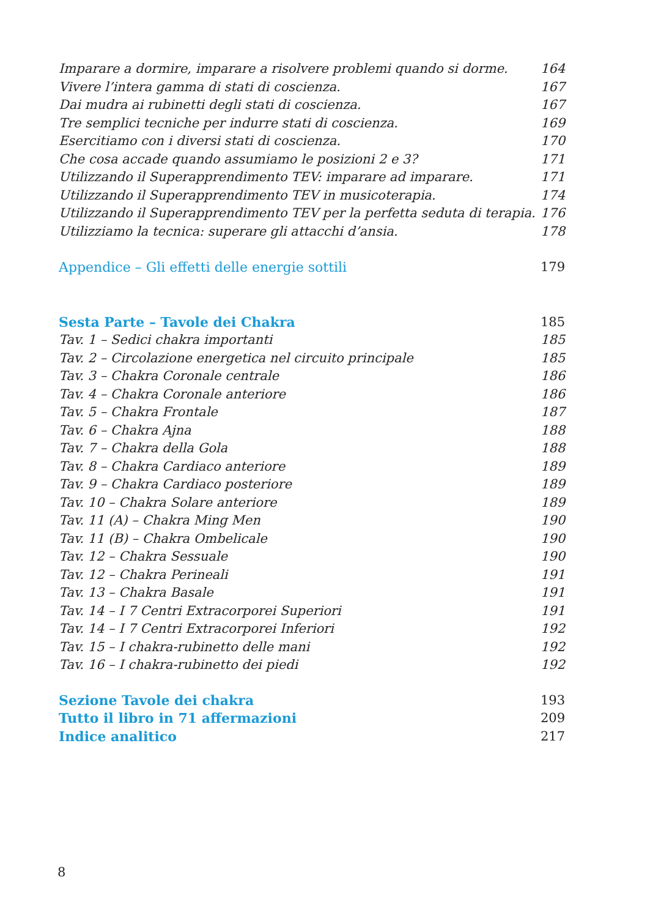Imparare a dormire, imparare a risolvere problemi quando si dorme. 164
Vivere l’intera gamma di stati di coscienza. 167
Dai mudra ai rubinetti degli stati di coscienza. 167
Tre semplici tecniche per indurre stati di coscienza. 169
Esercitiamo con i diversi stati di coscienza. 170
Che cosa accade quando assumiamo le posizioni 2 e 3? 171
Utilizzando il Superapprendimento TEV: imparare ad imparare. 171
Utilizzando il Superapprendimento TEV in musicoterapia. 174
Utilizzando il Superapprendimento TEV per la perfetta seduta di terapia. 176
Utilizziamo la tecnica: superare gli attacchi d’ansia. 178
Appendice – Gli effetti delle energie sottili 179
Sesta Parte – Tavole dei Chakra 185
Tav. 1 – Sedici chakra importanti 185
Tav. 2 – Circolazione energetica nel circuito principale 185
Tav. 3 – Chakra Coronale centrale 186
Tav. 4 – Chakra Coronale anteriore 186
Tav. 5 – Chakra Frontale 187
Tav. 6 – Chakra Ajna 188
Tav. 7 – Chakra della Gola 188
Tav. 8 – Chakra Cardiaco anteriore 189
Tav. 9 – Chakra Cardiaco posteriore 189
Tav. 10 – Chakra Solare anteriore 189
Tav. 11 (A) – Chakra Ming Men 190
Tav. 11 (B) – Chakra Ombelicale 190
Tav. 12 – Chakra Sessuale 190
Tav. 12 – Chakra Perineali 191
Tav. 13 – Chakra Basale 191
Tav. 14 – I 7 Centri Extracorporei Superiori 191
Tav. 14 – I 7 Centri Extracorporei Inferiori 192
Tav. 15 – I chakra-rubinetto delle mani 192
Tav. 16 – I chakra-rubinetto dei piedi 192
Sezione Tavole dei chakra 193
Tutto il libro in 71 affermazioni 209
Indice analitico 217
8